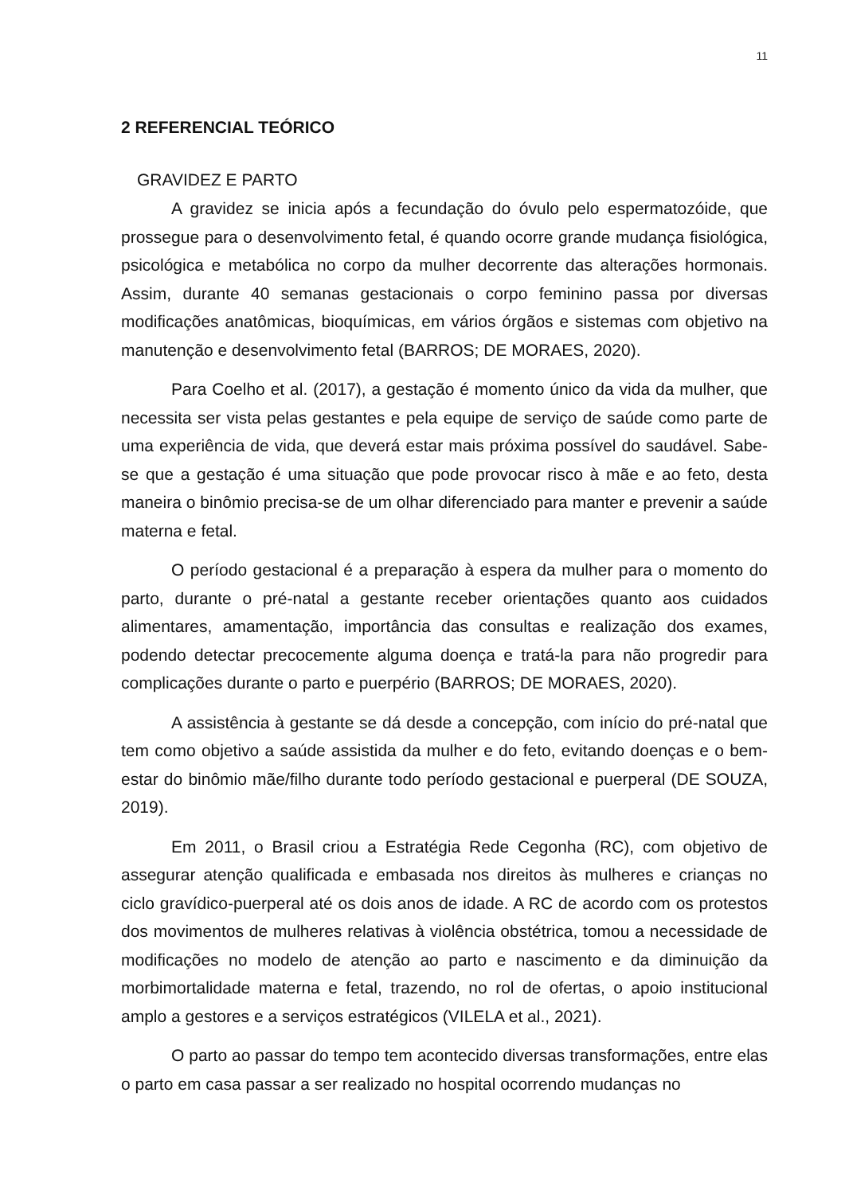11
2 REFERENCIAL TEÓRICO
GRAVIDEZ E PARTO
A gravidez se inicia após a fecundação do óvulo pelo espermatozóide, que prossegue para o desenvolvimento fetal, é quando ocorre grande mudança fisiológica, psicológica e metabólica no corpo da mulher decorrente das alterações hormonais. Assim, durante 40 semanas gestacionais o corpo feminino passa por diversas modificações anatômicas, bioquímicas, em vários órgãos e sistemas com objetivo na manutenção e desenvolvimento fetal (BARROS; DE MORAES, 2020).
Para Coelho et al. (2017), a gestação é momento único da vida da mulher, que necessita ser vista pelas gestantes e pela equipe de serviço de saúde como parte de uma experiência de vida, que deverá estar mais próxima possível do saudável. Sabe-se que a gestação é uma situação que pode provocar risco à mãe e ao feto, desta maneira o binômio precisa-se de um olhar diferenciado para manter e prevenir a saúde materna e fetal.
O período gestacional é a preparação à espera da mulher para o momento do parto, durante o pré-natal a gestante receber orientações quanto aos cuidados alimentares, amamentação, importância das consultas e realização dos exames, podendo detectar precocemente alguma doença e tratá-la para não progredir para complicações durante o parto e puerpério (BARROS; DE MORAES, 2020).
A assistência à gestante se dá desde a concepção, com início do pré-natal que tem como objetivo a saúde assistida da mulher e do feto, evitando doenças e o bem-estar do binômio mãe/filho durante todo período gestacional e puerperal (DE SOUZA, 2019).
Em 2011, o Brasil criou a Estratégia Rede Cegonha (RC), com objetivo de assegurar atenção qualificada e embasada nos direitos às mulheres e crianças no ciclo gravídico-puerperal até os dois anos de idade. A RC de acordo com os protestos dos movimentos de mulheres relativas à violência obstétrica, tomou a necessidade de modificações no modelo de atenção ao parto e nascimento e da diminuição da morbimortalidade materna e fetal, trazendo, no rol de ofertas, o apoio institucional amplo a gestores e a serviços estratégicos (VILELA et al., 2021).
O parto ao passar do tempo tem acontecido diversas transformações, entre elas o parto em casa passar a ser realizado no hospital ocorrendo mudanças no